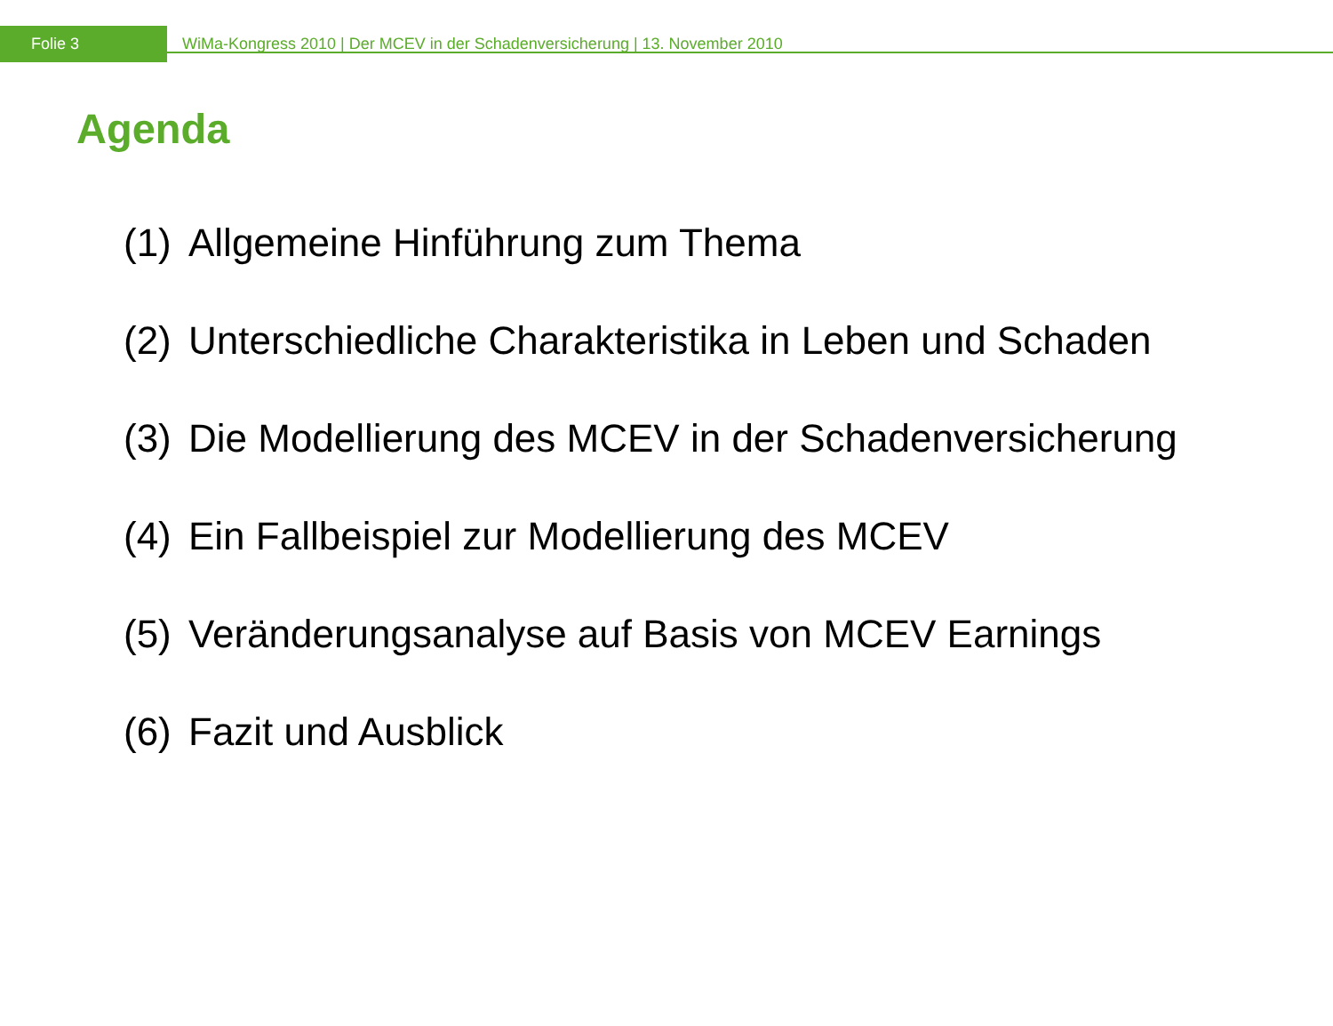Folie 3
WiMa-Kongress 2010 | Der MCEV in der Schadenversicherung | 13. November 2010
Agenda
(1) Allgemeine Hinführung zum Thema
(2) Unterschiedliche Charakteristika in Leben und Schaden
(3) Die Modellierung des MCEV in der Schadenversicherung
(4) Ein Fallbeispiel zur Modellierung des MCEV
(5) Veränderungsanalyse auf Basis von MCEV Earnings
(6) Fazit und Ausblick